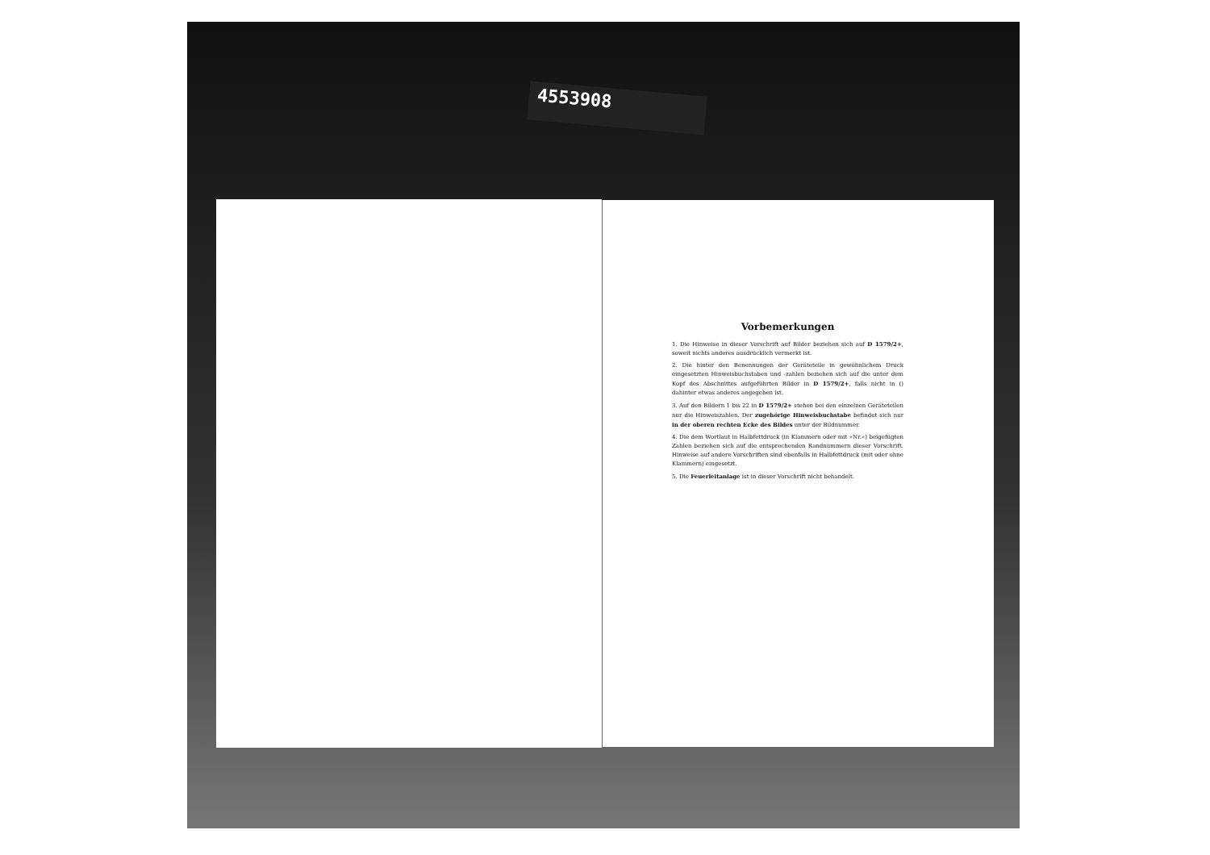4553908
Vorbemerkungen
1. Die Hinweise in dieser Vorschrift auf Bilder beziehen sich auf D 1579/2+, soweit nichts anderes ausdrücklich vermerkt ist.
2. Die hinter den Benennungen der Geräteteile in gewöhnlichem Druck eingesetzten Hinweisbuchstaben und -zahlen beziehen sich auf die unter dem Kopf des Abschnittes aufgeführten Bilder in D 1579/2+, falls nicht in () dahinter etwas anderes angegeben ist.
3. Auf den Bildern 1 bis 22 in D 1579/2+ stehen bei den einzelnen Geräteteilen nur die Hinweiszahlen. Der zugehörige Hinweisbuchstabe befindet sich nur in der oberen rechten Ecke des Bildes unter der Bildnummer.
4. Die dem Wortlaut in Halbfettdruck (in Klammern oder mit »Nr.«) beigefügten Zahlen beziehen sich auf die entsprechenden Randnummern dieser Vorschrift. Hinweise auf andere Vorschriften sind ebenfalls in Halbfettdruck (mit oder ohne Klammern) eingesetzt.
5. Die Feuerleitanlage ist in dieser Vorschrift nicht behandelt.